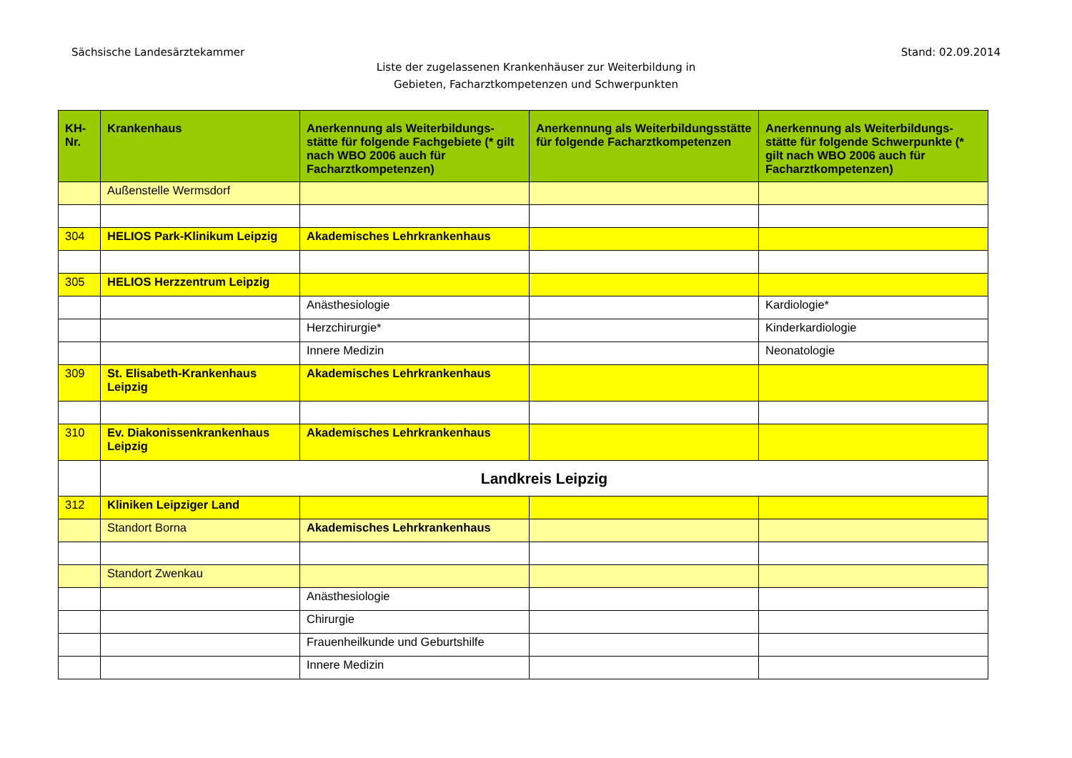Sächsische Landesärztekammer Stand: 02.09.2014
Liste der zugelassenen Krankenhäuser zur Weiterbildung in
Gebieten, Facharztkompetenzen und Schwerpunkten
| KH-Nr. | Krankenhaus | Anerkennung als Weiterbildungs-stätte für folgende Fachgebiete (* gilt nach WBO 2006 auch für Facharztkompetenzen) | Anerkennung als Weiterbildungsstätte für folgende Facharztkompetenzen | Anerkennung als Weiterbildungs-stätte für folgende Schwerpunkte (* gilt nach WBO 2006 auch für Facharztkompetenzen) |
| --- | --- | --- | --- | --- |
| | Außenstelle Wermsdorf | | | |
| 304 | HELIOS Park-Klinikum Leipzig | Akademisches Lehrkrankenhaus | | |
| 305 | HELIOS Herzzentrum Leipzig | | | |
| | | Anästhesiologie | | Kardiologie* |
| | | Herzchirurgie* | | Kinderkardiologie |
| | | Innere Medizin | | Neonatologie |
| 309 | St. Elisabeth-Krankenhaus Leipzig | Akademisches Lehrkrankenhaus | | |
| 310 | Ev. Diakonissenkrankenhaus Leipzig | Akademisches Lehrkrankenhaus | | |
| | Landkreis Leipzig | | | |
| 312 | Kliniken Leipziger Land | | | |
| | Standort Borna | Akademisches Lehrkrankenhaus | | |
| | Standort Zwenkau | | | |
| | | Anästhesiologie | | |
| | | Chirurgie | | |
| | | Frauenheilkunde und Geburtshilfe | | |
| | | Innere Medizin | | |